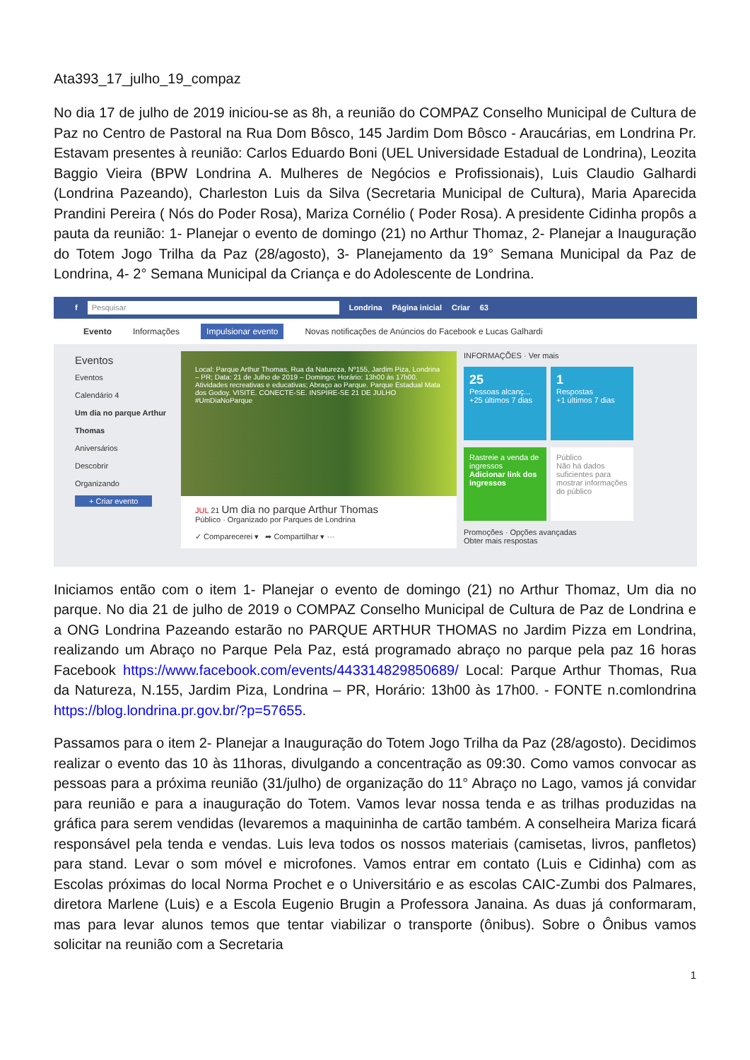Ata393_17_julho_19_compaz
No dia 17 de julho de 2019 iniciou-se as 8h, a reunião do COMPAZ Conselho Municipal de Cultura de Paz no Centro de Pastoral na Rua Dom Bôsco, 145 Jardim Dom Bôsco - Araucárias, em Londrina Pr. Estavam presentes à reunião: Carlos Eduardo Boni (UEL Universidade Estadual de Londrina), Leozita Baggio Vieira (BPW Londrina A. Mulheres de Negócios e Profissionais), Luis Claudio Galhardi (Londrina Pazeando), Charleston Luis da Silva (Secretaria Municipal de Cultura), Maria Aparecida Prandini Pereira ( Nós do Poder Rosa), Mariza Cornélio ( Poder Rosa). A presidente Cidinha propôs a pauta da reunião: 1- Planejar o evento de domingo (21) no Arthur Thomaz, 2- Planejar a Inauguração do Totem Jogo Trilha da Paz (28/agosto), 3- Planejamento da 19° Semana Municipal da Paz de Londrina, 4- 2° Semana Municipal da Criança e do Adolescente de Londrina.
f Pesquisar Londrina Página inicial Criar 63
Evento Informações Impulsionar evento Novas notificações de Anúncios do Facebook e Lucas Galhardi
Eventos
Eventos
Calendário 4
Um dia no parque Arthur Thomas
Aniversários
Descobrir
Organizando
+ Criar evento
Local: Parque Arthur Thomas, Rua da Natureza, Nº155, Jardim Piza, Londrina – PR; Data: 21 de Julho de 2019 – Domingo; Horário: 13h00 às 17h00. Atividades recreativas e educativas; Abraço ao Parque. Parque Estadual Mata dos Godoy. VISITE. CONECTE-SE. INSPIRE-SE 21 DE JULHO #UmDiaNoParque
JUL 21 Um dia no parque Arthur Thomas
Público · Organizado por Parques de Londrina
✓ Comparecerei ▾ ➦ Compartilhar ▾ ···
INFORMAÇÕES · Ver mais
25
Pessoas alcanç...
+25 últimos 7 dias
1
Respostas
+1 últimos 7 dias
Rastreie a venda de ingressos
Adicionar link dos ingressos
Público
Não há dados suficientes para mostrar informações do público
Promoções · Opções avançadas
Obter mais respostas
Iniciamos então com o item 1- Planejar o evento de domingo (21) no Arthur Thomaz, Um dia no parque. No dia 21 de julho de 2019 o COMPAZ Conselho Municipal de Cultura de Paz de Londrina e a ONG Londrina Pazeando estarão no PARQUE ARTHUR THOMAS no Jardim Pizza em Londrina, realizando um Abraço no Parque Pela Paz, está programado abraço no parque pela paz 16 horas Facebook https://www.facebook.com/events/443314829850689/ Local: Parque Arthur Thomas, Rua da Natureza, N.155, Jardim Piza, Londrina – PR, Horário: 13h00 às 17h00. - FONTE n.comlondrina https://blog.londrina.pr.gov.br/?p=57655.
Passamos para o item 2- Planejar a Inauguração do Totem Jogo Trilha da Paz (28/agosto). Decidimos realizar o evento das 10 às 11horas, divulgando a concentração as 09:30. Como vamos convocar as pessoas para a próxima reunião (31/julho) de organização do 11° Abraço no Lago, vamos já convidar para reunião e para a inauguração do Totem. Vamos levar nossa tenda e as trilhas produzidas na gráfica para serem vendidas (levaremos a maquininha de cartão também. A conselheira Mariza ficará responsável pela tenda e vendas. Luis leva todos os nossos materiais (camisetas, livros, panfletos) para stand. Levar o som móvel e microfones. Vamos entrar em contato (Luis e Cidinha) com as Escolas próximas do local Norma Prochet e o Universitário e as escolas CAIC-Zumbi dos Palmares, diretora Marlene (Luis) e a Escola Eugenio Brugin a Professora Janaina. As duas já conformaram, mas para levar alunos temos que tentar viabilizar o transporte (ônibus). Sobre o Ônibus vamos solicitar na reunião com a Secretaria
1